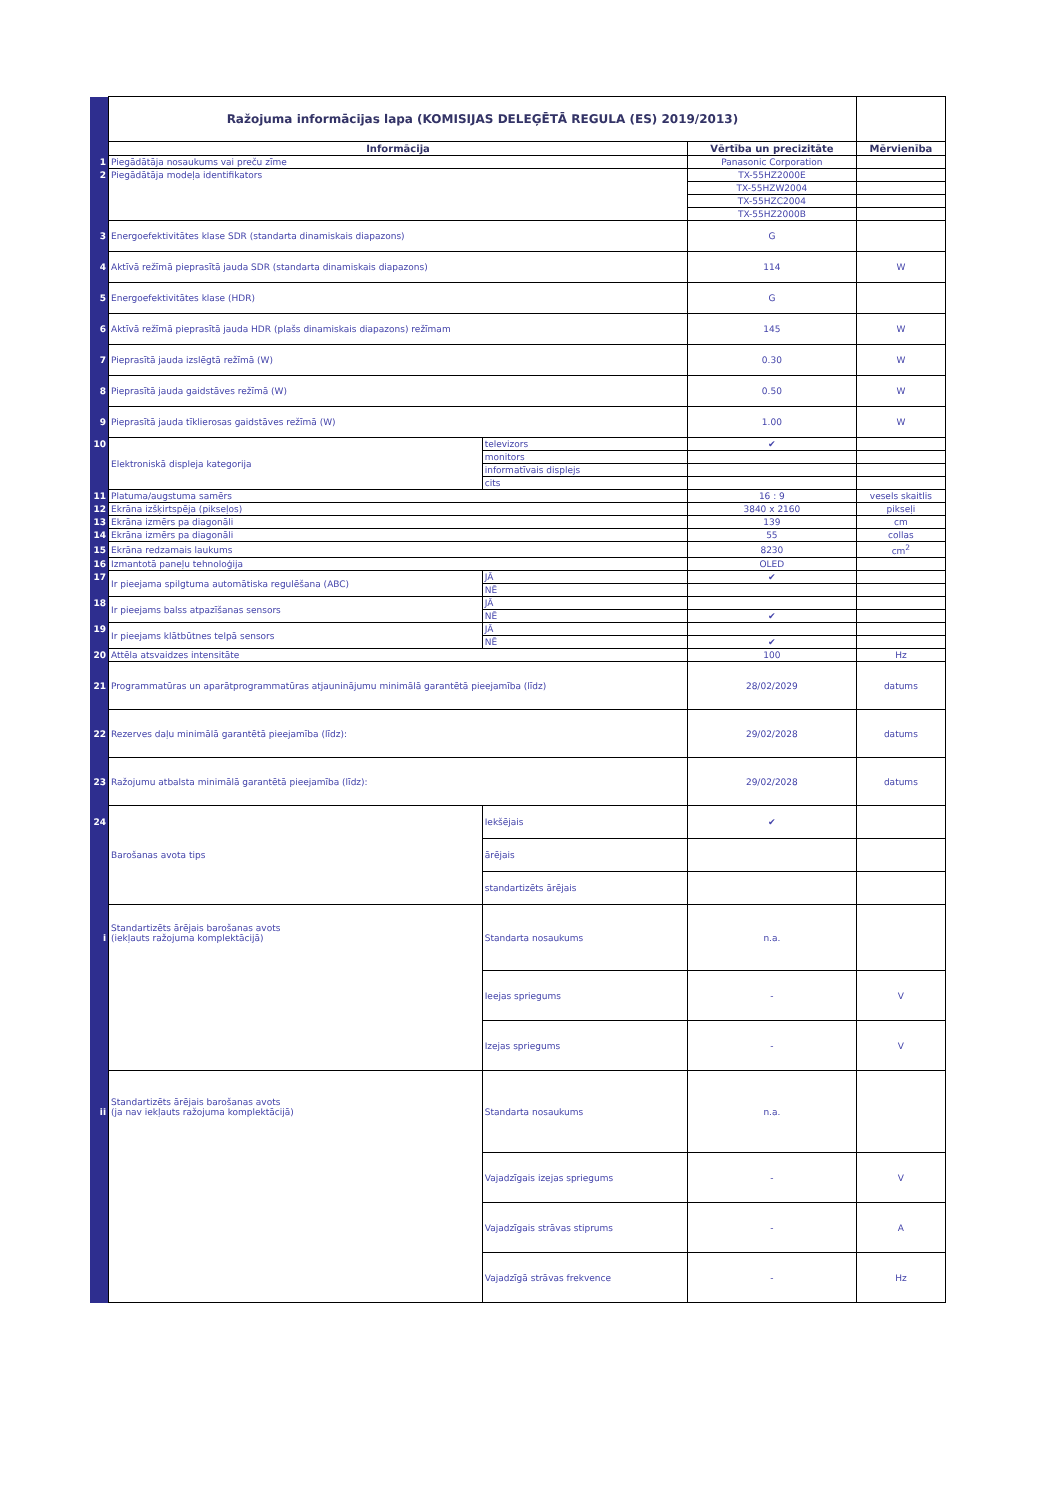| | Ražojuma informācijas lapa (KOMISIJAS DELEĢĒTĀ REGULA (ES) 2019/2013) | | | |
| | Informācija | | Vērtība un precizitāte | Mērvienība |
| 1 | Piegādātāja nosaukums vai preču zīme | | Panasonic Corporation | |
| 2 | Piegādātāja modeļa identifikators | | TX-55HZ2000E | |
| | | | TX-55HZW2004 | |
| | | | TX-55HZC2004 | |
| | | | TX-55HZ2000B | |
| 3 | Energoefektivitātes klase SDR (standarta dinamiskais diapazons) | | G | |
| 4 | Aktīvā režīmā pieprasītā jauda SDR (standarta dinamiskais diapazons) | | 114 | W |
| 5 | Energoefektivitātes klase (HDR) | | G | |
| 6 | Aktīvā režīmā pieprasītā jauda HDR (plašs dinamiskais diapazons) režīmam | | 145 | W |
| 7 | Pieprasītā jauda izslēgtā režīmā (W) | | 0.30 | W |
| 8 | Pieprasītā jauda gaidstāves režīmā (W) | | 0.50 | W |
| 9 | Pieprasītā jauda tīklierosas gaidstāves režīmā (W) | | 1.00 | W |
| 10 | Elektroniskā displeja kategorija | televizors | ✔ | |
| | | monitors | | |
| | | informatīvais displejs | | |
| | | cits | | |
| 11 | Platuma/augstuma samērs | | 16 : 9 | vesels skaitlis |
| 12 | Ekrāna izšķirtspēja (pikseļos) | | 3840 x 2160 | pikseļi |
| 13 | Ekrāna izmērs pa diagonāli | | 139 | cm |
| 14 | Ekrāna izmērs pa diagonāli | | 55 | collas |
| 15 | Ekrāna redzamais laukums | | 8230 | cm<sup>2</sup> |
| 16 | Izmantotā paneļu tehnoloģija | | OLED | |
| 17 | Ir pieejama spilgtuma automātiska regulēšana (ABC) | JĀ | ✔ | |
| | | NĒ | | |
| 18 | Ir pieejams balss atpazīšanas sensors | JĀ | | |
| | | NĒ | ✔ | |
| 19 | Ir pieejams klātbūtnes telpā sensors | JĀ | | |
| | | NĒ | ✔ | |
| 20 | Attēla atsvaidzes intensitāte | | 100 | Hz |
| 21 | Programmatūras un aparātprogrammatūras atjauninājumu minimālā garantētā pieejamība (līdz) | | 28/02/2029 | datums |
| 22 | Rezerves daļu minimālā garantētā pieejamība (līdz): | | 29/02/2028 | datums |
| 23 | Ražojumu atbalsta minimālā garantētā pieejamība (līdz): | | 29/02/2028 | datums |
| 24 | Barošanas avota tips | Iekšējais | ✔ | |
| | | ārējais | | |
| | | standartizēts ārējais | | |
| i | Standartizēts ārējais barošanas avots (iekļauts ražojuma komplektācijā) | Standarta nosaukums | n.a. | |
| | | Ieejas spriegums | - | V |
| | | Izejas spriegums | - | V |
| ii | Standartizēts ārējais barošanas avots (ja nav iekļauts ražojuma komplektācijā) | Standarta nosaukums | n.a. | |
| | | Vajadzīgais izejas spriegums | - | V |
| | | Vajadzīgais strāvas stiprums | - | A |
| | | Vajadzīgā strāvas frekvence | - | Hz |